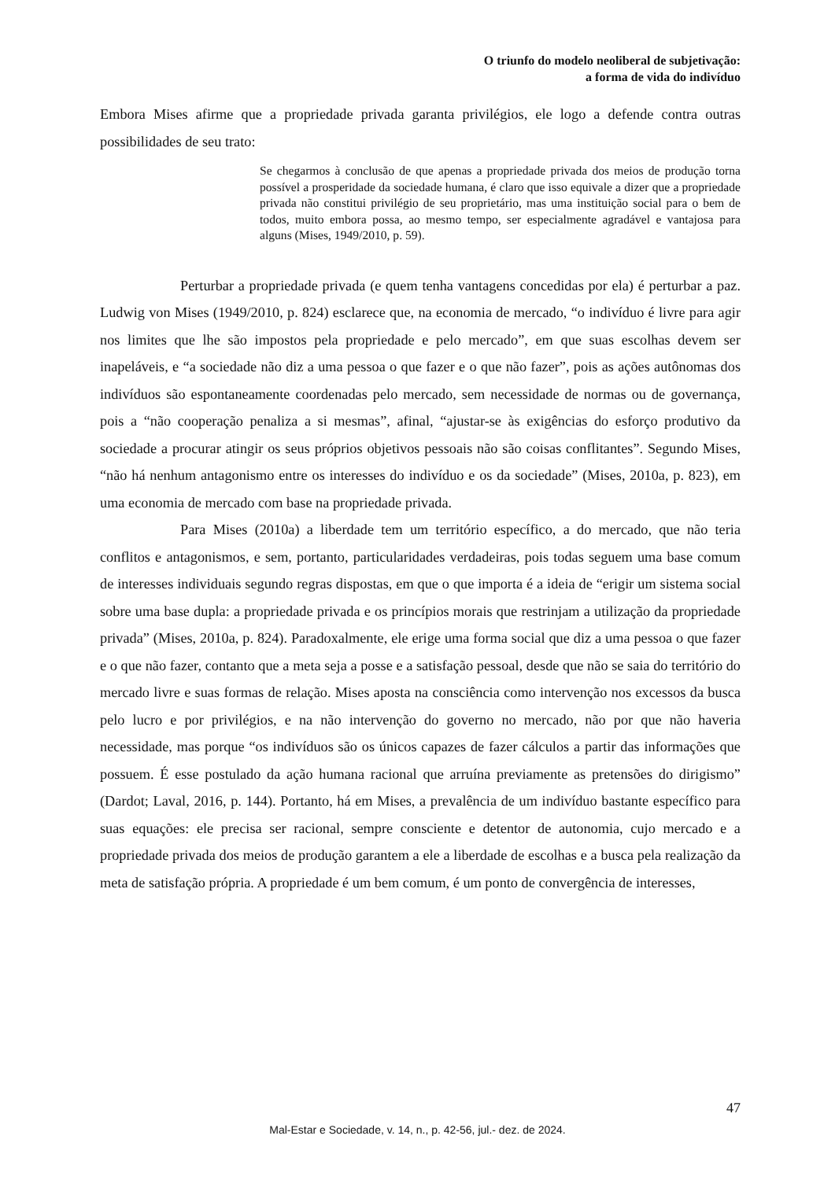O triunfo do modelo neoliberal de subjetivação:
a forma de vida do indivíduo
Embora Mises afirme que a propriedade privada garanta privilégios, ele logo a defende contra outras possibilidades de seu trato:
Se chegarmos à conclusão de que apenas a propriedade privada dos meios de produção torna possível a prosperidade da sociedade humana, é claro que isso equivale a dizer que a propriedade privada não constitui privilégio de seu proprietário, mas uma instituição social para o bem de todos, muito embora possa, ao mesmo tempo, ser especialmente agradável e vantajosa para alguns (Mises, 1949/2010, p. 59).
Perturbar a propriedade privada (e quem tenha vantagens concedidas por ela) é perturbar a paz. Ludwig von Mises (1949/2010, p. 824) esclarece que, na economia de mercado, “o indivíduo é livre para agir nos limites que lhe são impostos pela propriedade e pelo mercado”, em que suas escolhas devem ser inapeláveis, e “a sociedade não diz a uma pessoa o que fazer e o que não fazer”, pois as ações autônomas dos indivíduos são espontaneamente coordenadas pelo mercado, sem necessidade de normas ou de governança, pois a “não cooperação penaliza a si mesmas”, afinal, “ajustar-se às exigências do esforço produtivo da sociedade a procurar atingir os seus próprios objetivos pessoais não são coisas conflitantes”. Segundo Mises, “não há nenhum antagonismo entre os interesses do indivíduo e os da sociedade” (Mises, 2010a, p. 823), em uma economia de mercado com base na propriedade privada.
Para Mises (2010a) a liberdade tem um território específico, a do mercado, que não teria conflitos e antagonismos, e sem, portanto, particularidades verdadeiras, pois todas seguem uma base comum de interesses individuais segundo regras dispostas, em que o que importa é a ideia de “erigir um sistema social sobre uma base dupla: a propriedade privada e os princípios morais que restrinjam a utilização da propriedade privada” (Mises, 2010a, p. 824). Paradoxalmente, ele erige uma forma social que diz a uma pessoa o que fazer e o que não fazer, contanto que a meta seja a posse e a satisfação pessoal, desde que não se saia do território do mercado livre e suas formas de relação. Mises aposta na consciência como intervenção nos excessos da busca pelo lucro e por privilégios, e na não intervenção do governo no mercado, não por que não haveria necessidade, mas porque “os indivíduos são os únicos capazes de fazer cálculos a partir das informações que possuem. É esse postulado da ação humana racional que arruína previamente as pretensões do dirigismo” (Dardot; Laval, 2016, p. 144). Portanto, há em Mises, a prevalência de um indivíduo bastante específico para suas equações: ele precisa ser racional, sempre consciente e detentor de autonomia, cujo mercado e a propriedade privada dos meios de produção garantem a ele a liberdade de escolhas e a busca pela realização da meta de satisfação própria. A propriedade é um bem comum, é um ponto de convergência de interesses,
47
Mal-Estar e Sociedade, v. 14, n., p. 42-56, jul.- dez. de 2024.